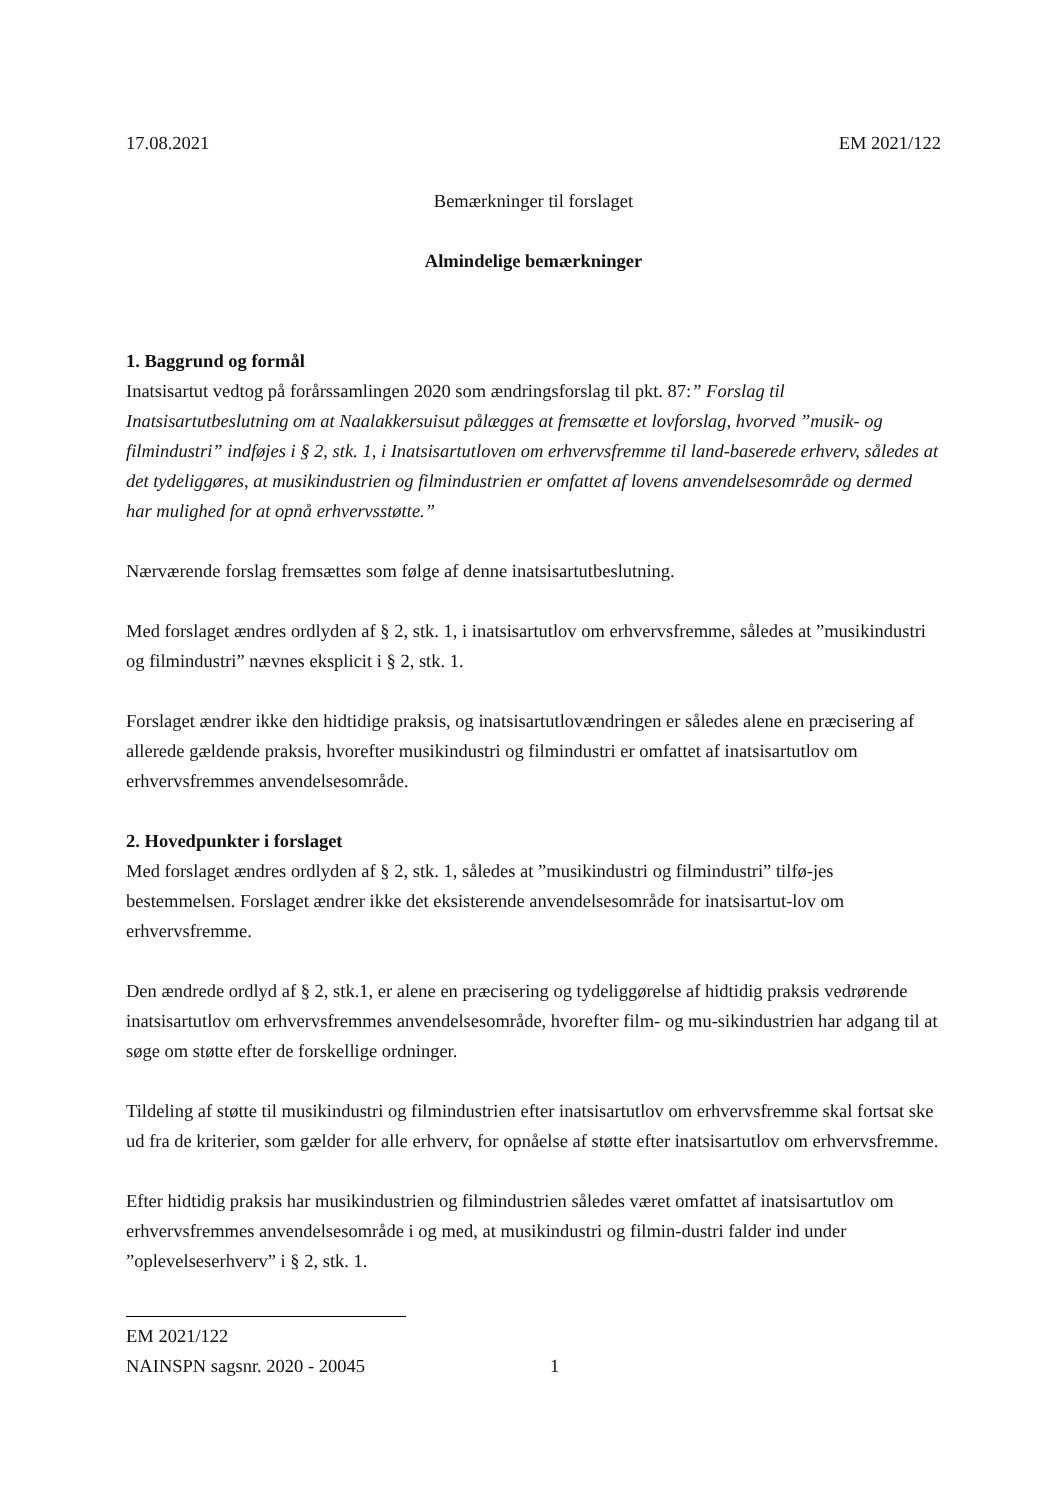17.08.2021 EM 2021/122
Bemærkninger til forslaget
Almindelige bemærkninger
1. Baggrund og formål
Inatsisartut vedtog på forårssamlingen 2020 som ændringsforslag til pkt. 87:” Forslag til Inatsisartutbeslutning om at Naalakkersuisut pålægges at fremsætte et lovforslag, hvorved ”musik- og filmindustri” indføjes i § 2, stk. 1, i Inatsisartutloven om erhvervsfremme til land-baserede erhverv, således at det tydeliggøres, at musikindustrien og filmindustrien er omfattet af lovens anvendelsesområde og dermed har mulighed for at opnå erhvervsstøtte.”
Nærværende forslag fremsættes som følge af denne inatsisartutbeslutning.
Med forslaget ændres ordlyden af § 2, stk. 1, i inatsisartutlov om erhvervsfremme, således at ”musikindustri og filmindustri” nævnes eksplicit i § 2, stk. 1.
Forslaget ændrer ikke den hidtidige praksis, og inatsisartutlovændringen er således alene en præcisering af allerede gældende praksis, hvorefter musikindustri og filmindustri er omfattet af inatsisartutlov om erhvervsfremmes anvendelsesområde.
2. Hovedpunkter i forslaget
Med forslaget ændres ordlyden af § 2, stk. 1, således at ”musikindustri og filmindustri” tilfø-jes bestemmelsen. Forslaget ændrer ikke det eksisterende anvendelsesområde for inatsisartut-lov om erhvervsfremme.
Den ændrede ordlyd af § 2, stk.1, er alene en præcisering og tydeliggørelse af hidtidig praksis vedrørende inatsisartutlov om erhvervsfremmes anvendelsesområde, hvorefter film- og mu-sikindustrien har adgang til at søge om støtte efter de forskellige ordninger.
Tildeling af støtte til musikindustri og filmindustrien efter inatsisartutlov om erhvervsfremme skal fortsat ske ud fra de kriterier, som gælder for alle erhverv, for opnåelse af støtte efter inatsisartutlov om erhvervsfremme.
Efter hidtidig praksis har musikindustrien og filmindustrien således været omfattet af inatsisartutlov om erhvervsfremmes anvendelsesområde i og med, at musikindustri og filmin-dustri falder ind under ”oplevelseserhverv” i § 2, stk. 1.
EM 2021/122
NAINSPN sagsnr. 2020 - 20045 1